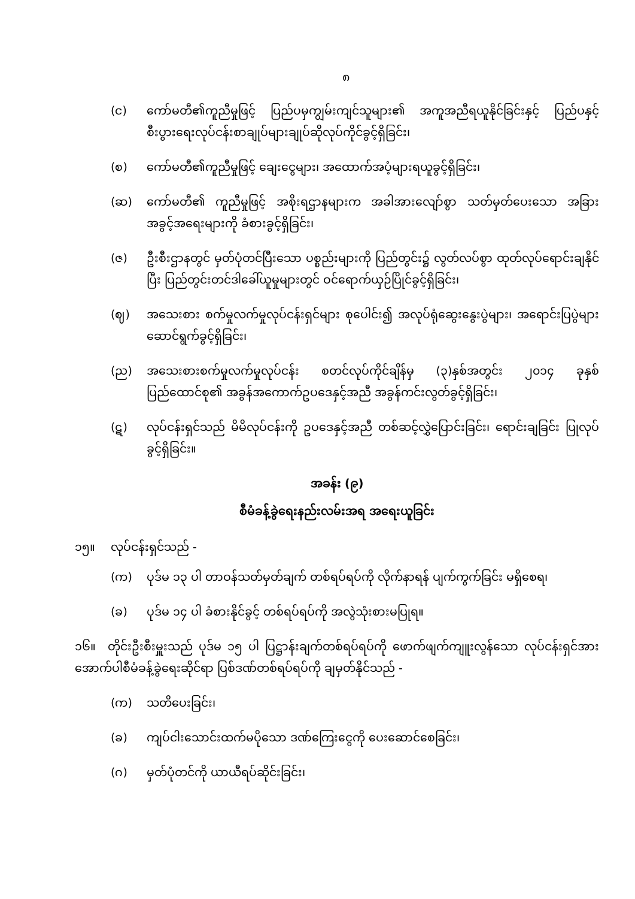၈
(င) ကော်မတီ၏ကူညီမှုဖြင့် ပြည်ပမှကျွမ်းကျင်သူများ၏ အကူအညီရယူနိုင်ခြင်းနှင့် ပြည်ပနှင့် စီးပွားရေးလုပ်ငန်းစာချုပ်များချုပ်ဆိုလုပ်ကိုင်ခွင့်ရှိခြင်း၊
(စ) ကော်မတီ၏ကူညီမှုဖြင့် ချေးငွေများ၊ အထောက်အပံ့များရယူခွင့်ရှိခြင်း၊
(ဆ) ကော်မတီ၏ ကူညီမှုဖြင့် အစိုးရဌာနများက အခါအားလျော်စွာ သတ်မှတ်ပေးသော အခြားအခွင့်အရေးများကို ခံစားခွင့်ရှိခြင်း၊
(ဇ) ဦးစီးဌာနတွင် မှတ်ပုံတင်ပြီးသော ပစ္စည်းများကို ပြည်တွင်း၌ လွတ်လပ်စွာ ထုတ်လုပ်ရောင်းချနိုင်ပြီး ပြည်တွင်းတင်ဒါခေါ်ယူမှုများတွင် ဝင်ရောက်ယှဉ်ပြိုင်ခွင့်ရှိခြင်း၊
(ဈ) အသေးစား စက်မှုလက်မှုလုပ်ငန်းရှင်များ စုပေါင်း၍ အလုပ်ရုံဆွေးနွေးပွဲများ၊ အရောင်းပြပွဲများဆောင်ရွက်ခွင့်ရှိခြင်း၊
(ည) အသေးစားစက်မှုလက်မှုလုပ်ငန်း စတင်လုပ်ကိုင်ချိန်မှ (၃)နှစ်အတွင်း ၂၀၁၄ ခုနှစ် ပြည်ထောင်စု၏ အခွန်အကောက်ဥပဒေနှင့်အညီ အခွန်ကင်းလွတ်ခွင့်ရှိခြင်း၊
(ဋ) လုပ်ငန်းရှင်သည် မိမိလုပ်ငန်းကို ဥပဒေနှင့်အညီ တစ်ဆင့်လွှဲပြောင်းခြင်း၊ ရောင်းချခြင်း ပြုလုပ်ခွင့်ရှိခြင်း။
အခန်း (၉)
စီမံခန့်ခွဲရေးနည်းလမ်းအရ အရေးယူခြင်း
၁၅။ လုပ်ငန်းရှင်သည် -
(က) ပုဒ်မ ၁၃ ပါ တာဝန်သတ်မှတ်ချက် တစ်ရပ်ရပ်ကို လိုက်နာရန် ပျက်ကွက်ခြင်း မရှိစေရ၊
(ခ) ပုဒ်မ ၁၄ ပါ ခံစားနိုင်ခွင့် တစ်ရပ်ရပ်ကို အလွဲသုံးစားမပြုရ။
၁၆။ တိုင်းဦးစီးမှူးသည် ပုဒ်မ ၁၅ ပါ ပြဋ္ဌာန်းချက်တစ်ရပ်ရပ်ကို ဖောက်ဖျက်ကျူးလွန်သော လုပ်ငန်းရှင်အား အောက်ပါစီမံခန့်ခွဲရေးဆိုင်ရာ ပြစ်ဒဏ်တစ်ရပ်ရပ်ကို ချမှတ်နိုင်သည် -
(က) သတိပေးခြင်း၊
(ခ) ကျပ်ငါးသောင်းထက်မပိုသော ဒဏ်ကြေးငွေကို ပေးဆောင်စေခြင်း၊
(ဂ) မှတ်ပုံတင်ကို ယာယီရပ်ဆိုင်းခြင်း၊